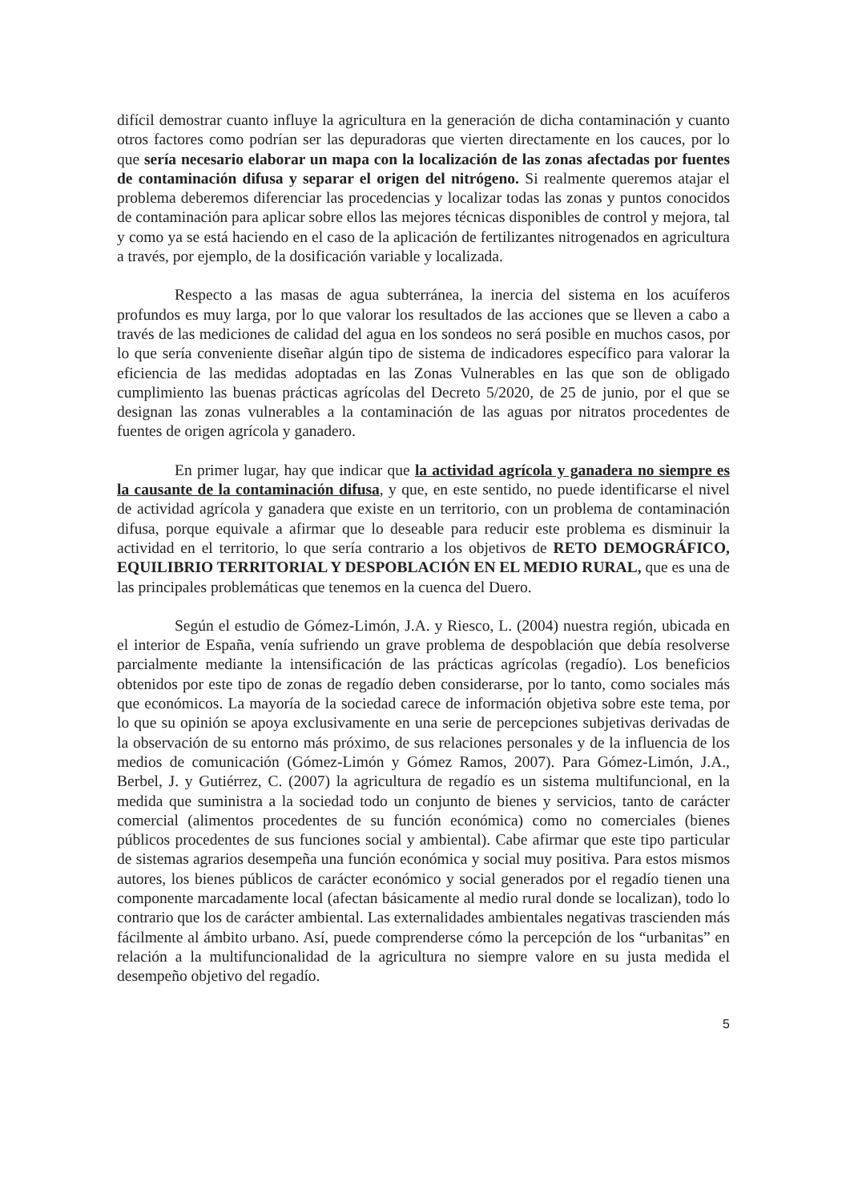difícil demostrar cuanto influye la agricultura en la generación de dicha contaminación y cuanto otros factores como podrían ser las depuradoras que vierten directamente en los cauces, por lo que sería necesario elaborar un mapa con la localización de las zonas afectadas por fuentes de contaminación difusa y separar el origen del nitrógeno. Si realmente queremos atajar el problema deberemos diferenciar las procedencias y localizar todas las zonas y puntos conocidos de contaminación para aplicar sobre ellos las mejores técnicas disponibles de control y mejora, tal y como ya se está haciendo en el caso de la aplicación de fertilizantes nitrogenados en agricultura a través, por ejemplo, de la dosificación variable y localizada.
Respecto a las masas de agua subterránea, la inercia del sistema en los acuíferos profundos es muy larga, por lo que valorar los resultados de las acciones que se lleven a cabo a través de las mediciones de calidad del agua en los sondeos no será posible en muchos casos, por lo que sería conveniente diseñar algún tipo de sistema de indicadores específico para valorar la eficiencia de las medidas adoptadas en las Zonas Vulnerables en las que son de obligado cumplimiento las buenas prácticas agrícolas del Decreto 5/2020, de 25 de junio, por el que se designan las zonas vulnerables a la contaminación de las aguas por nitratos procedentes de fuentes de origen agrícola y ganadero.
En primer lugar, hay que indicar que la actividad agrícola y ganadera no siempre es la causante de la contaminación difusa, y que, en este sentido, no puede identificarse el nivel de actividad agrícola y ganadera que existe en un territorio, con un problema de contaminación difusa, porque equivale a afirmar que lo deseable para reducir este problema es disminuir la actividad en el territorio, lo que sería contrario a los objetivos de RETO DEMOGRÁFICO, EQUILIBRIO TERRITORIAL Y DESPOBLACIÓN EN EL MEDIO RURAL, que es una de las principales problemáticas que tenemos en la cuenca del Duero.
Según el estudio de Gómez-Limón, J.A. y Riesco, L. (2004) nuestra región, ubicada en el interior de España, venía sufriendo un grave problema de despoblación que debía resolverse parcialmente mediante la intensificación de las prácticas agrícolas (regadío). Los beneficios obtenidos por este tipo de zonas de regadío deben considerarse, por lo tanto, como sociales más que económicos. La mayoría de la sociedad carece de información objetiva sobre este tema, por lo que su opinión se apoya exclusivamente en una serie de percepciones subjetivas derivadas de la observación de su entorno más próximo, de sus relaciones personales y de la influencia de los medios de comunicación (Gómez-Limón y Gómez Ramos, 2007). Para Gómez-Limón, J.A., Berbel, J. y Gutiérrez, C. (2007) la agricultura de regadío es un sistema multifuncional, en la medida que suministra a la sociedad todo un conjunto de bienes y servicios, tanto de carácter comercial (alimentos procedentes de su función económica) como no comerciales (bienes públicos procedentes de sus funciones social y ambiental). Cabe afirmar que este tipo particular de sistemas agrarios desempeña una función económica y social muy positiva. Para estos mismos autores, los bienes públicos de carácter económico y social generados por el regadío tienen una componente marcadamente local (afectan básicamente al medio rural donde se localizan), todo lo contrario que los de carácter ambiental. Las externalidades ambientales negativas trascienden más fácilmente al ámbito urbano. Así, puede comprenderse cómo la percepción de los “urbanitas” en relación a la multifuncionalidad de la agricultura no siempre valore en su justa medida el desempeño objetivo del regadío.
5